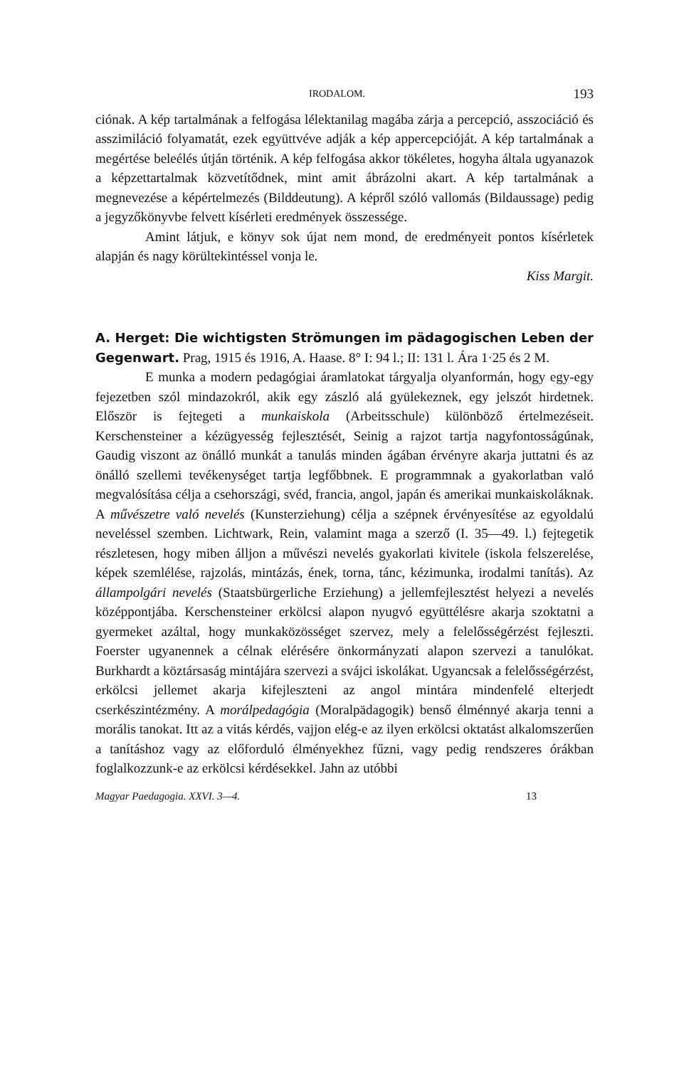IRODALOM. 193
ciónak. A kép tartalmának a felfogása lélektanilag magába zárja a percepció, asszociáció és asszimiláció folyamatát, ezek együttvéve adják a kép appercepcióját. A kép tartalmának a megértése beleélés útján történik. A kép felfogása akkor tökéletes, hogyha általa ugyanazok a képzettartalmak közvetítődnek, mint amit ábrázolni akart. A kép tartalmának a megnevezése a képértelmezés (Bilddeutung). A képről szóló vallomás (Bildaussage) pedig a jegyzőkönyvbe felvett kísérleti eredmények összessége.
Amint látjuk, e könyv sok újat nem mond, de eredményeit pontos kísérletek alapján és nagy körültekintéssel vonja le.
Kiss Margit.
A. Herget: Die wichtigsten Strömungen im pädagogischen Leben der Gegenwart. Prag, 1915 és 1916, A. Haase. 8° I: 94 l.; II: 131 l. Ára 1·25 és 2 M.
E munka a modern pedagógiai áramlatokat tárgyalja olyanformán, hogy egy-egy fejezetben szól mindazokról, akik egy zászló alá gyülekeznek, egy jelszót hirdetnek. Először is fejtegeti a munkaiskola (Arbeitsschule) különböző értelmezéseit. Kerschensteiner a kézügyesség fejlesztését, Seinig a rajzot tartja nagyfontosságúnak, Gaudig viszont az önálló munkát a tanulás minden ágában érvényre akarja juttatni és az önálló szellemi tevékenységet tartja legfőbbnek. E programmnak a gyakorlatban való megvalósítása célja a csehországi, svéd, francia, angol, japán és amerikai munkaiskoláknak. A művészetre való nevelés (Kunsterziehung) célja a szépnek érvényesítése az egyoldalú neveléssel szemben. Lichtwark, Rein, valamint maga a szerző (I. 35—49. l.) fejtegetik részletesen, hogy miben álljon a művészi nevelés gyakorlati kivitele (iskola felszerelése, képek szemlélése, rajzolás, mintázás, ének, torna, tánc, kézimunka, irodalmi tanítás). Az állampolgári nevelés (Staatsbürgerliche Erziehung) a jellemfejlesztést helyezi a nevelés középpontjába. Kerschensteiner erkölcsi alapon nyugvó együttélésre akarja szoktatni a gyermeket azáltal, hogy munkaközösséget szervez, mely a felelősségérzést fejleszti. Foerster ugyanennek a célnak elérésére önkormányzati alapon szervezi a tanulókat. Burkhardt a köztársaság mintájára szervezi a svájci iskolákat. Ugyancsak a felelősségérzést, erkölcsi jellemet akarja kifejleszteni az angol mintára mindenfelé elterjedt cserkészintézmény. A morálpedagógia (Moralpädagogik) benső élménnyé akarja tenni a morális tanokat. Itt az a vitás kérdés, vajjon elég-e az ilyen erkölcsi oktatást alkalomszerűen a tanításhoz vagy az előforduló élményekhez fűzni, vagy pedig rendszeres órákban foglalkozzunk-e az erkölcsi kérdésekkel. Jahn az utóbbi
Magyar Paedagogia. XXVI. 3—4. 13